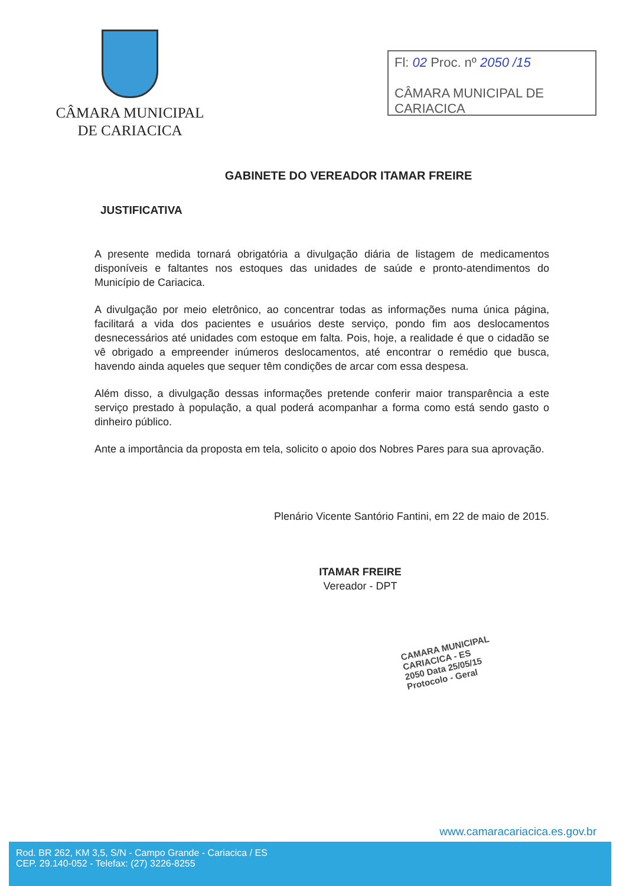CÂMARA MUNICIPAL
DE CARIACICA
Fl: 02 Proc. nº 2050 /15
CÂMARA MUNICIPAL DE CARIACICA
GABINETE DO VEREADOR ITAMAR FREIRE
JUSTIFICATIVA
A presente medida tornará obrigatória a divulgação diária de listagem de medicamentos disponíveis e faltantes nos estoques das unidades de saúde e pronto-atendimentos do Município de Cariacica.
A divulgação por meio eletrônico, ao concentrar todas as informações numa única página, facilitará a vida dos pacientes e usuários deste serviço, pondo fim aos deslocamentos desnecessários até unidades com estoque em falta. Pois, hoje, a realidade é que o cidadão se vê obrigado a empreender inúmeros deslocamentos, até encontrar o remédio que busca, havendo ainda aqueles que sequer têm condições de arcar com essa despesa.
Além disso, a divulgação dessas informações pretende conferir maior transparência a este serviço prestado à população, a qual poderá acompanhar a forma como está sendo gasto o dinheiro público.
Ante a importância da proposta em tela, solicito o apoio dos Nobres Pares para sua aprovação.
Plenário Vicente Santório Fantini, em 22 de maio de 2015.
ITAMAR FREIRE
Vereador - DPT
CAMARA MUNICIPAL
CARIACICA - ES
2050 Data 25/05/15
Protocolo - Geral
www.camaracariacica.es.gov.br
Rod. BR 262, KM 3,5, S/N - Campo Grande - Cariacica / ES
CEP. 29.140-052 - Telefax: (27) 3226-8255